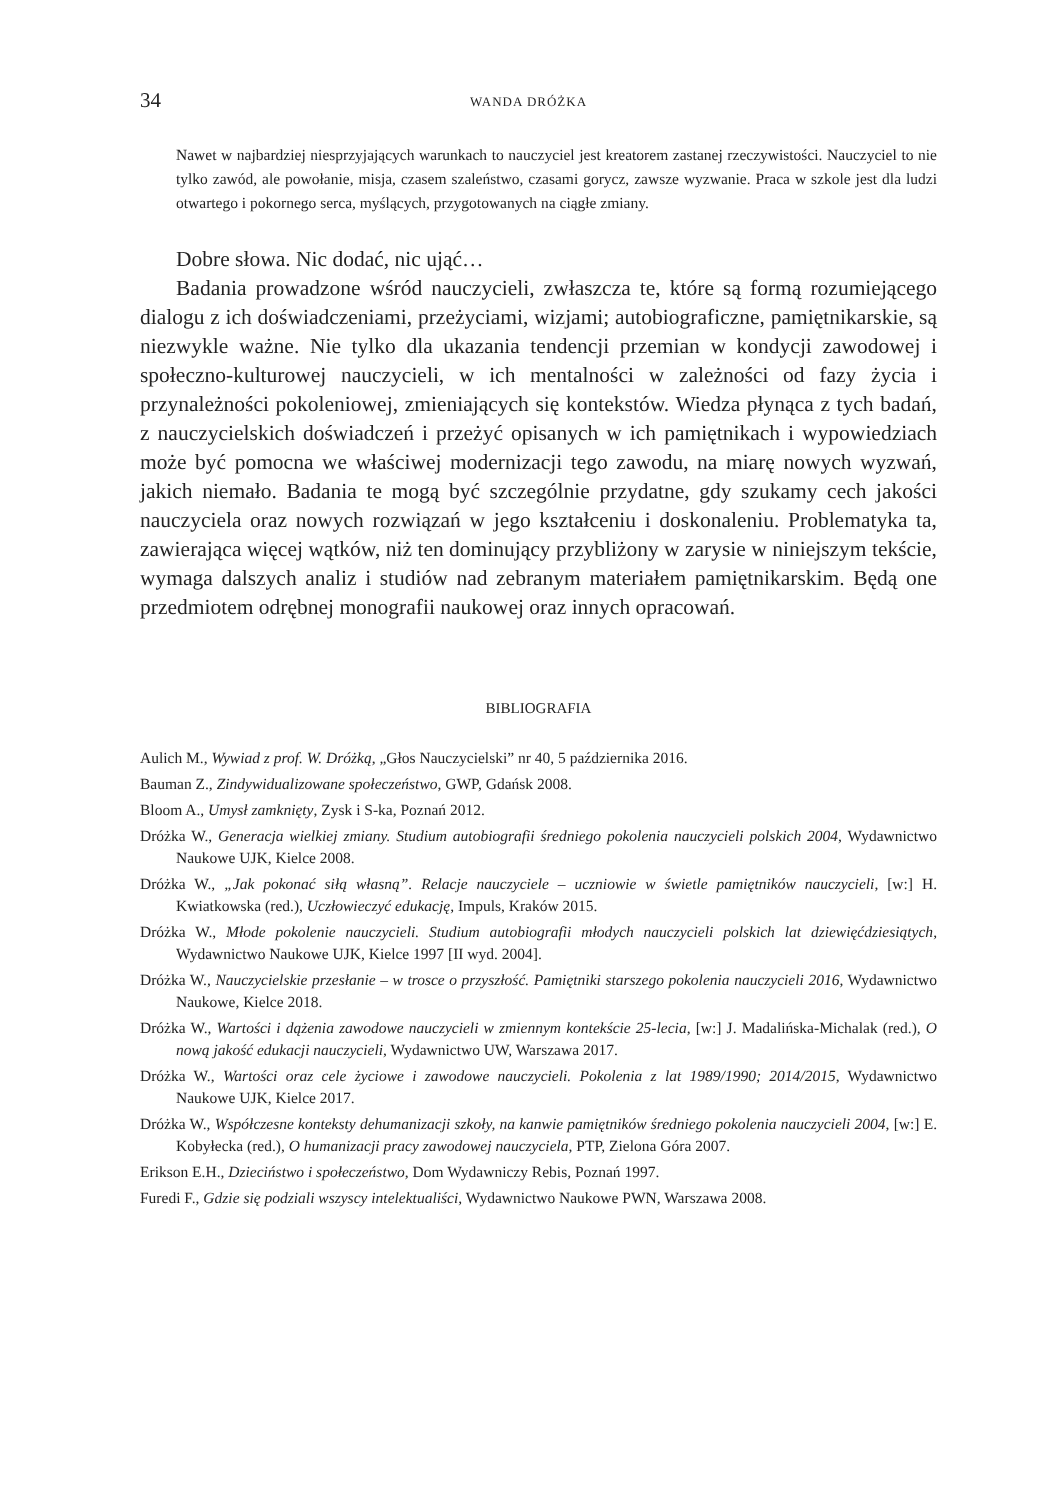34 WANDA DRÓŻKA
Nawet w najbardziej niesprzyjających warunkach to nauczyciel jest kreatorem zastanej rzeczywistości. Nauczyciel to nie tylko zawód, ale powołanie, misja, czasem szaleństwo, czasami gorycz, zawsze wyzwanie. Praca w szkole jest dla ludzi otwartego i pokornego serca, myślących, przygotowanych na ciągłe zmiany.
Dobre słowa. Nic dodać, nic ująć…
Badania prowadzone wśród nauczycieli, zwłaszcza te, które są formą rozumiejącego dialogu z ich doświadczeniami, przeżyciami, wizjami; autobiograficzne, pamiętnikarskie, są niezwykle ważne. Nie tylko dla ukazania tendencji przemian w kondycji zawodowej i społeczno-kulturowej nauczycieli, w ich mentalności w zależności od fazy życia i przynależności pokoleniowej, zmieniających się kontekstów. Wiedza płynąca z tych badań, z nauczycielskich doświadczeń i przeżyć opisanych w ich pamiętnikach i wypowiedziach może być pomocna we właściwej modernizacji tego zawodu, na miarę nowych wyzwań, jakich niemało. Badania te mogą być szczególnie przydatne, gdy szukamy cech jakości nauczyciela oraz nowych rozwiązań w jego kształceniu i doskonaleniu. Problematyka ta, zawierająca więcej wątków, niż ten dominujący przybliżony w zarysie w niniejszym tekście, wymaga dalszych analiz i studiów nad zebranym materiałem pamiętnikarskim. Będą one przedmiotem odrębnej monografii naukowej oraz innych opracowań.
BIBLIOGRAFIA
Aulich M., Wywiad z prof. W. Dróżką, „Głos Nauczycielski” nr 40, 5 października 2016.
Bauman Z., Zindywidualizowane społeczeństwo, GWP, Gdańsk 2008.
Bloom A., Umysł zamknięty, Zysk i S-ka, Poznań 2012.
Dróżka W., Generacja wielkiej zmiany. Studium autobiografii średniego pokolenia nauczycieli polskich 2004, Wydawnictwo Naukowe UJK, Kielce 2008.
Dróżka W., „Jak pokonać siłą własną”. Relacje nauczyciele – uczniowie w świetle pamiętników nauczycieli, [w:] H. Kwiatkowska (red.), Uczłowieczyć edukację, Impuls, Kraków 2015.
Dróżka W., Młode pokolenie nauczycieli. Studium autobiografii młodych nauczycieli polskich lat dziewięćdziesiątych, Wydawnictwo Naukowe UJK, Kielce 1997 [II wyd. 2004].
Dróżka W., Nauczycielskie przesłanie – w trosce o przyszłość. Pamiętniki starszego pokolenia nauczycieli 2016, Wydawnictwo Naukowe, Kielce 2018.
Dróżka W., Wartości i dążenia zawodowe nauczycieli w zmiennym kontekście 25-lecia, [w:] J. Madalińska-Michalak (red.), O nową jakość edukacji nauczycieli, Wydawnictwo UW, Warszawa 2017.
Dróżka W., Wartości oraz cele życiowe i zawodowe nauczycieli. Pokolenia z lat 1989/1990; 2014/2015, Wydawnictwo Naukowe UJK, Kielce 2017.
Dróżka W., Współczesne konteksty dehumanizacji szkoły, na kanwie pamiętników średniego pokolenia nauczycieli 2004, [w:] E. Kobyłecka (red.), O humanizacji pracy zawodowej nauczyciela, PTP, Zielona Góra 2007.
Erikson E.H., Dzieciństwo i społeczeństwo, Dom Wydawniczy Rebis, Poznań 1997.
Furedi F., Gdzie się podziali wszyscy intelektualiści, Wydawnictwo Naukowe PWN, Warszawa 2008.